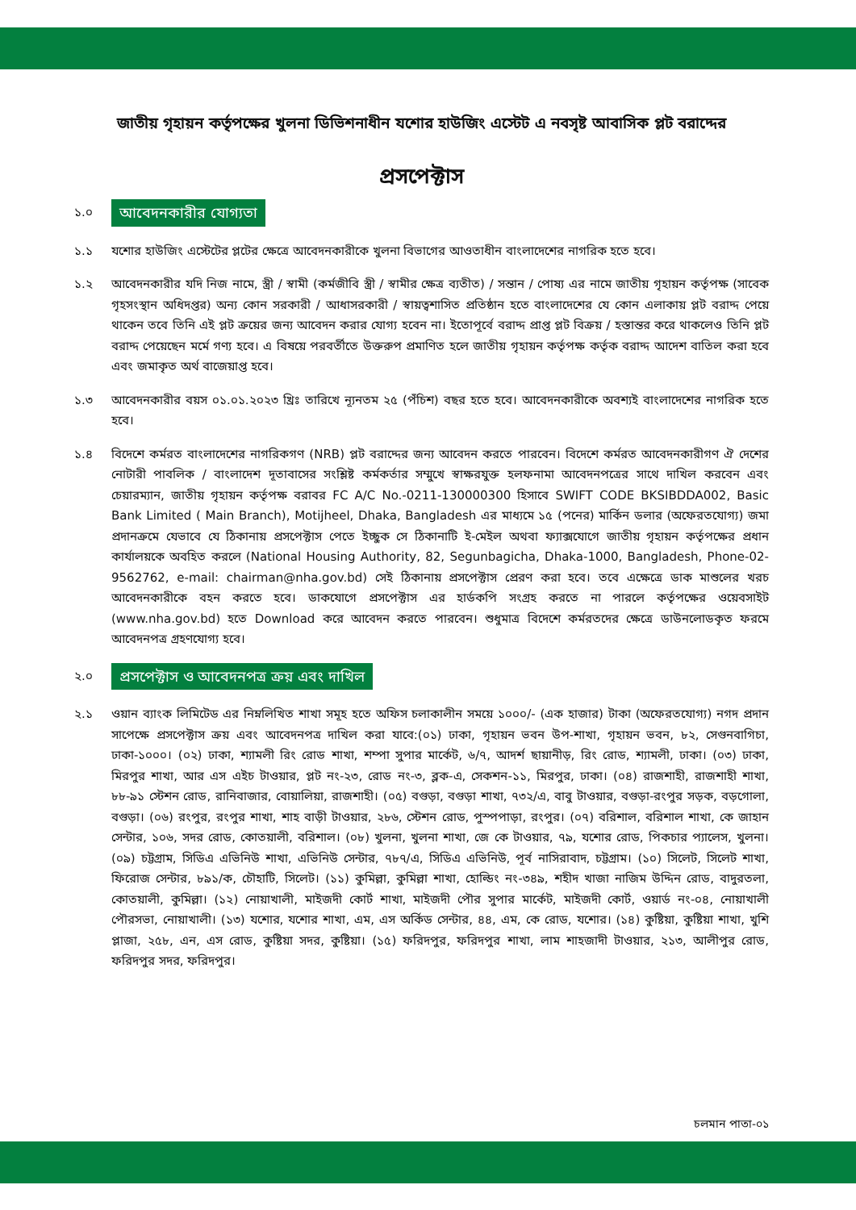জাতীয় গৃহায়ন কর্তৃপক্ষের খুলনা ডিভিশনাধীন যশোর হাউজিং এস্টেট এ নবসৃষ্ট আবাসিক প্লট বরাদ্দের
প্রসপেক্টাস
১.০ আবেদনকারীর যোগ্যতা
১.১ যশোর হাউজিং এস্টেটের প্লটের ক্ষেত্রে আবেদনকারীকে খুলনা বিভাগের আওতাধীন বাংলাদেশের নাগরিক হতে হবে।
১.২ আবেদনকারীর যদি নিজ নামে, স্ত্রী / স্বামী (কর্মজীবি স্ত্রী / স্বামীর ক্ষেত্র ব্যতীত) / সন্তান / পোষ্য এর নামে জাতীয় গৃহায়ন কর্তৃপক্ষ (সাবেক গৃহসংস্থান অধিদপ্তর) অন্য কোন সরকারী / আধাসরকারী / স্বায়ত্বশাসিত প্রতিষ্ঠান হতে বাংলাদেশের যে কোন এলাকায় প্লট বরাদ্দ পেয়ে থাকেন তবে তিনি এই প্লট ক্রয়ের জন্য আবেদন করার যোগ্য হবেন না। ইতোপূর্বে বরাদ্দ প্রাপ্ত প্লট বিক্রয় / হস্তান্তর করে থাকলেও তিনি প্লট বরাদ্দ পেয়েছেন মর্মে গণ্য হবে। এ বিষয়ে পরবর্তীতে উক্তরুপ প্রমাণিত হলে জাতীয় গৃহায়ন কর্তৃপক্ষ কর্তৃক বরাদ্দ আদেশ বাতিল করা হবে এবং জমাকৃত অর্থ বাজেয়াপ্ত হবে।
১.৩ আবেদনকারীর বয়স ০১.০১.২০২৩ খ্রিঃ তারিখে ন্যূনতম ২৫ (পঁচিশ) বছর হতে হবে। আবেদনকারীকে অবশ্যই বাংলাদেশের নাগরিক হতে হবে।
১.৪ বিদেশে কর্মরত বাংলাদেশের নাগরিকগণ (NRB) প্লট বরাদ্দের জন্য আবেদন করতে পারবেন। বিদেশে কর্মরত আবেদনকারীগণ ঐ দেশের নোটারী পাবলিক / বাংলাদেশ দূতাবাসের সংশ্লিষ্ট কর্মকর্তার সম্মুখে স্বাক্ষরযুক্ত হলফনামা আবেদনপত্রের সাথে দাখিল করবেন এবং চেয়ারম্যান, জাতীয় গৃহায়ন কর্তৃপক্ষ বরাবর FC A/C No.-0211-130000300 হিসাবে SWIFT CODE BKSIBDDA002, Basic Bank Limited ( Main Branch), Motijheel, Dhaka, Bangladesh এর মাধ্যমে ১৫ (পনের) মার্কিন ডলার (অফেরতযোগ্য) জমা প্রদানক্রমে যেভাবে যে ঠিকানায় প্রসপেক্টাস পেতে ইচ্ছুক সে ঠিকানাটি ই-মেইল অথবা ফ্যাক্সযোগে জাতীয় গৃহায়ন কর্তৃপক্ষের প্রধান কার্যালয়কে অবহিত করলে (National Housing Authority, 82, Segunbagicha, Dhaka-1000, Bangladesh, Phone-02-9562762, e-mail: chairman@nha.gov.bd) সেই ঠিকানায় প্রসপেক্টাস প্রেরণ করা হবে। তবে এক্ষেত্রে ডাক মাশুলের খরচ আবেদনকারীকে বহন করতে হবে। ডাকযোগে প্রসপেক্টাস এর হার্ডকপি সংগ্রহ করতে না পারলে কর্তৃপক্ষের ওয়েবসাইট (www.nha.gov.bd) হতে Download করে আবেদন করতে পারবেন। শুধুমাত্র বিদেশে কর্মরতদের ক্ষেত্রে ডাউনলোডকৃত ফরমে আবেদনপত্র গ্রহণযোগ্য হবে।
২.০ প্রসপেক্টাস ও আবেদনপত্র ক্রয় এবং দাখিল
২.১ ওয়ান ব্যাংক লিমিটেড এর নিম্নলিখিত শাখা সমূহ হতে অফিস চলাকালীন সময়ে ১০০০/- (এক হাজার) টাকা (অফেরতযোগ্য) নগদ প্রদান সাপেক্ষে প্রসপেক্টাস ক্রয় এবং আবেদনপত্র দাখিল করা যাবে:(০১) ঢাকা, গৃহায়ন ভবন উপ-শাখা, গৃহায়ন ভবন, ৮২, সেগুনবাগিচা, ঢাকা-১০০০। (০২) ঢাকা, শ্যামলী রিং রোড শাখা, শম্পা সুপার মার্কেট, ৬/৭, আদর্শ ছায়ানীড়, রিং রোড, শ্যামলী, ঢাকা। (০৩) ঢাকা, মিরপুর শাখা, আর এস এইচ টাওয়ার, প্লট নং-২৩, রোড নং-৩, ব্লক-এ, সেকশন-১১, মিরপুর, ঢাকা। (০৪) রাজশাহী, রাজশাহী শাখা, ৮৮-৯১ স্টেশন রোড, রানিবাজার, বোয়ালিয়া, রাজশাহী। (০৫) বগুড়া, বগুড়া শাখা, ৭৩২/এ, বাবু টাওয়ার, বগুড়া-রংপুর সড়ক, বড়গোলা, বগুড়া। (০৬) রংপুর, রংপুর শাখা, শাহ বাড়ী টাওয়ার, ২৮৬, স্টেশন রোড, পুস্পপাড়া, রংপুর। (০৭) বরিশাল, বরিশাল শাখা, কে জাহান সেন্টার, ১০৬, সদর রোড, কোতয়ালী, বরিশাল। (০৮) খুলনা, খুলনা শাখা, জে কে টাওয়ার, ৭৯, যশোর রোড, পিকচার প্যালেস, খুলনা। (০৯) চট্টগ্রাম, সিডিএ এভিনিউ শাখা, এভিনিউ সেন্টার, ৭৮৭/এ, সিডিএ এভিনিউ, পূর্ব নাসিরাবাদ, চট্টগ্রাম। (১০) সিলেট, সিলেট শাখা, ফিরোজ সেন্টার, ৮৯১/ক, চৌহাটি, সিলেট। (১১) কুমিল্লা, কুমিল্লা শাখা, হোল্ডিং নং-৩৪৯, শহীদ খাজা নাজিম উদ্দিন রোড, বাদুরতলা, কোতয়ালী, কুমিল্লা। (১২) নোয়াখালী, মাইজদী কোর্ট শাখা, মাইজদী পৌর সুপার মার্কেট, মাইজদী কোর্ট, ওয়ার্ড নং-০৪, নোয়াখালী পৌরসভা, নোয়াখালী। (১৩) যশোর, যশোর শাখা, এম, এস অর্কিড সেন্টার, ৪৪, এম, কে রোড, যশোর। (১৪) কুষ্টিয়া, কুষ্টিয়া শাখা, খুশি প্লাজা, ২৫৮, এন, এস রোড, কুষ্টিয়া সদর, কুষ্টিয়া। (১৫) ফরিদপুর, ফরিদপুর শাখা, লাম শাহজাদী টাওয়ার, ২১৩, আলীপুর রোড, ফরিদপুর সদর, ফরিদপুর।
চলমান পাতা-০১